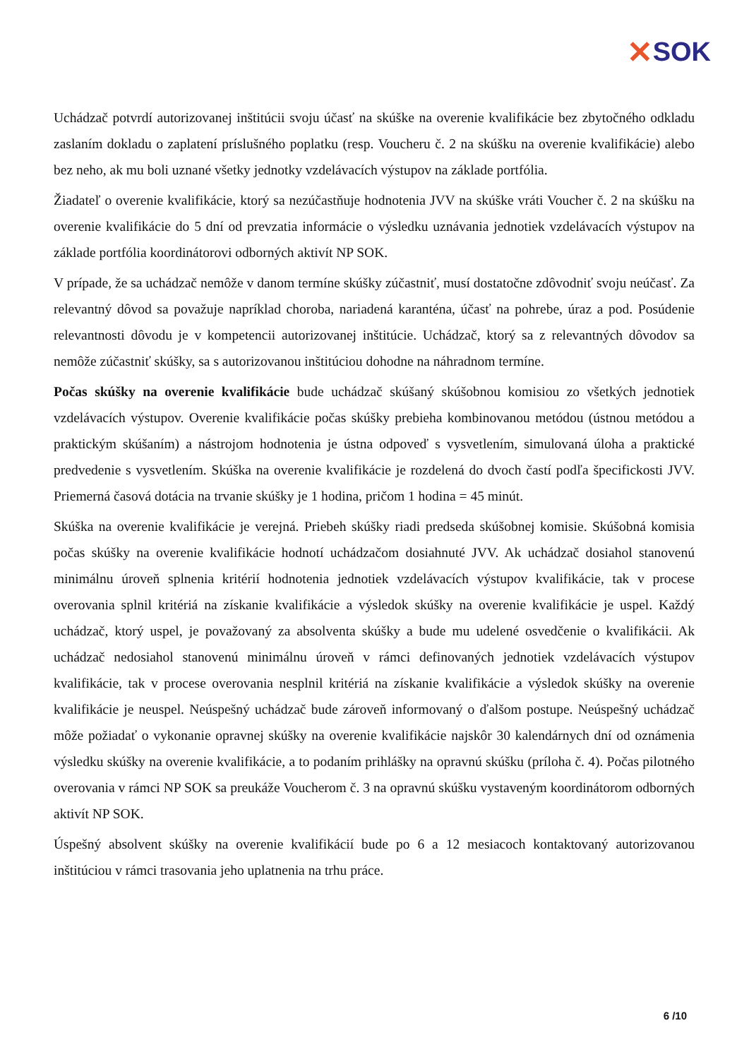✕ SOK
Uchádzač potvrdí autorizovanej inštitúcii svoju účasť na skúške na overenie kvalifikácie bez zbytočného odkladu zaslaním dokladu o zaplatení príslušného poplatku (resp. Voucheru č. 2 na skúšku na overenie kvalifikácie) alebo bez neho, ak mu boli uznané všetky jednotky vzdelávacích výstupov na základe portfólia.
Žiadateľ o overenie kvalifikácie, ktorý sa nezúčastňuje hodnotenia JVV na skúške vráti Voucher č. 2 na skúšku na overenie kvalifikácie do 5 dní od prevzatia informácie o výsledku uznávania jednotiek vzdelávacích výstupov na základe portfólia koordinátorovi odborných aktivít NP SOK.
V prípade, že sa uchádzač nemôže v danom termíne skúšky zúčastniť, musí dostatočne zdôvodniť svoju neúčasť. Za relevantný dôvod sa považuje napríklad choroba, nariadená karanténa, účasť na pohrebe, úraz a pod. Posúdenie relevantnosti dôvodu je v kompetencii autorizovanej inštitúcie. Uchádzač, ktorý sa z relevantných dôvodov sa nemôže zúčastniť skúšky, sa s autorizovanou inštitúciou dohodne na náhradnom termíne.
Počas skúšky na overenie kvalifikácie bude uchádzač skúšaný skúšobnou komisiou zo všetkých jednotiek vzdelávacích výstupov. Overenie kvalifikácie počas skúšky prebieha kombinovanou metódou (ústnou metódou a praktickým skúšaním) a nástrojom hodnotenia je ústna odpoveď s vysvetlením, simulovaná úloha a praktické predvedenie s vysvetlením. Skúška na overenie kvalifikácie je rozdelená do dvoch častí podľa špecifickosti JVV. Priemerná časová dotácia na trvanie skúšky je 1 hodina, pričom 1 hodina = 45 minút.
Skúška na overenie kvalifikácie je verejná. Priebeh skúšky riadi predseda skúšobnej komisie. Skúšobná komisia počas skúšky na overenie kvalifikácie hodnotí uchádzačom dosiahnuté JVV. Ak uchádzač dosiahol stanovenú minimálnu úroveň splnenia kritérií hodnotenia jednotiek vzdelávacích výstupov kvalifikácie, tak v procese overovania splnil kritériá na získanie kvalifikácie a výsledok skúšky na overenie kvalifikácie je uspel. Každý uchádzač, ktorý uspel, je považovaný za absolventa skúšky a bude mu udelené osvedčenie o kvalifikácii. Ak uchádzač nedosiahol stanovenú minimálnu úroveň v rámci definovaných jednotiek vzdelávacích výstupov kvalifikácie, tak v procese overovania nesplnil kritériá na získanie kvalifikácie a výsledok skúšky na overenie kvalifikácie je neuspel. Neúspešný uchádzač bude zároveň informovaný o ďalšom postupe. Neúspešný uchádzač môže požiadať o vykonanie opravnej skúšky na overenie kvalifikácie najskôr 30 kalendárnych dní od oznámenia výsledku skúšky na overenie kvalifikácie, a to podaním prihlášky na opravnú skúšku (príloha č. 4). Počas pilotného overovania v rámci NP SOK sa preukáže Voucherom č. 3 na opravnú skúšku vystaveným koordinátorom odborných aktivít NP SOK.
Úspešný absolvent skúšky na overenie kvalifikácií bude po 6 a 12 mesiacoch kontaktovaný autorizovanou inštitúciou v rámci trasovania jeho uplatnenia na trhu práce.
6 /10